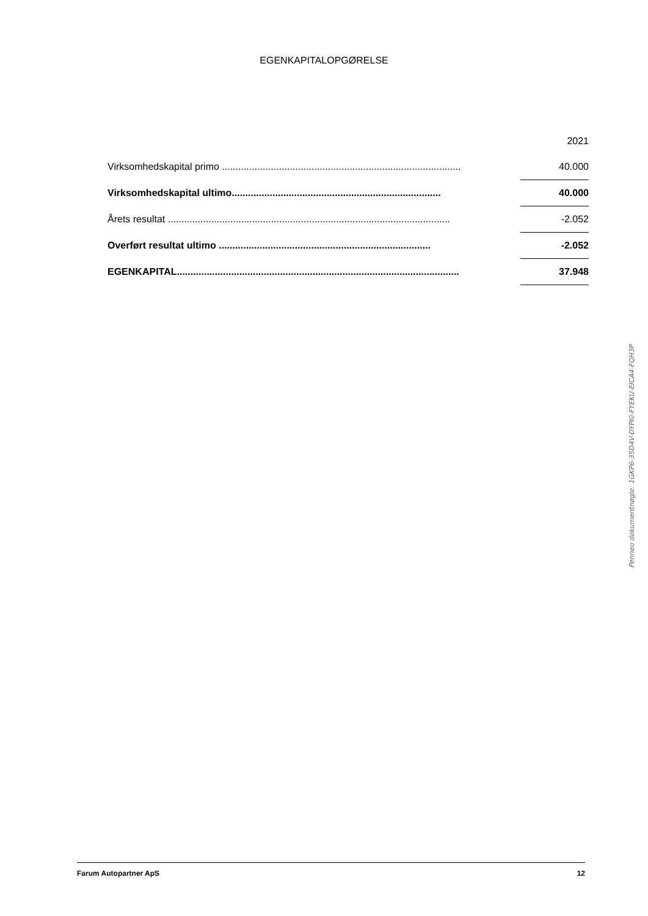EGENKAPITALOPGØRELSE
| | | 2021 |
| Virksomhedskapital primo ........................................................................................ | | 40.000 |
| Virksomhedskapital ultimo............................................................................. | | 40.000 |
| Årets resultat ........................................................................................................ | | -2.052 |
| Overført resultat ultimo .............................................................................. | | -2.052 |
| EGENKAPITAL........................................................................................................ | | 37.948 |
Penneo dokumentnøgle: 1GKP6-35D4V-DYPI0-FYEKU-EICA4-FQH3P
Farum Autopartner ApS 12